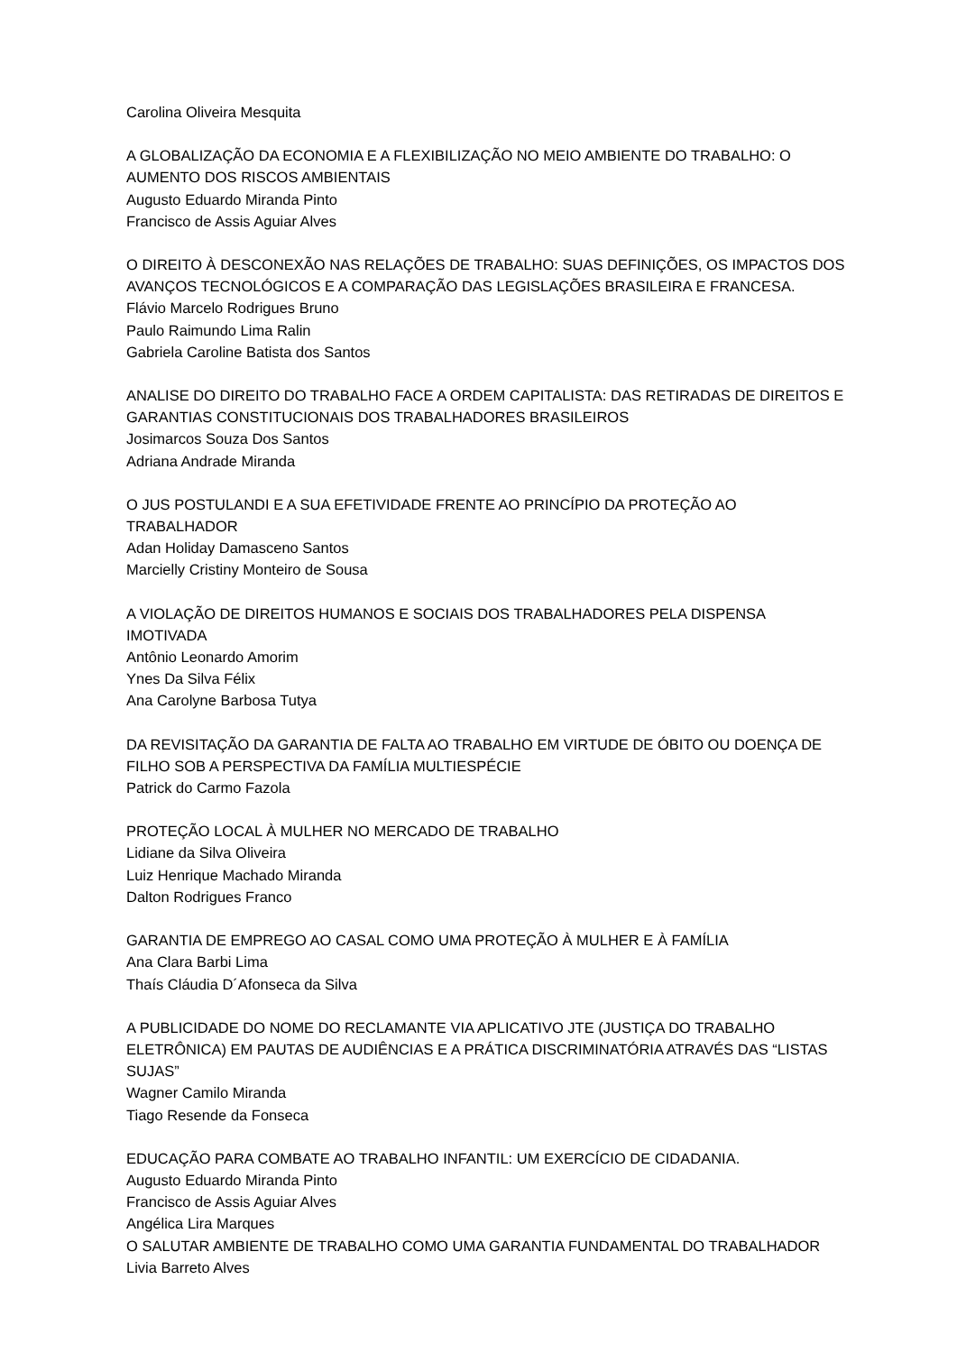Carolina Oliveira Mesquita
A GLOBALIZAÇÃO DA ECONOMIA E A FLEXIBILIZAÇÃO NO MEIO AMBIENTE DO TRABALHO: O AUMENTO DOS RISCOS AMBIENTAIS
Augusto Eduardo Miranda Pinto
Francisco de Assis Aguiar Alves
O DIREITO À DESCONEXÃO NAS RELAÇÕES DE TRABALHO: SUAS DEFINIÇÕES, OS IMPACTOS DOS AVANÇOS TECNOLÓGICOS E A COMPARAÇÃO DAS LEGISLAÇÕES BRASILEIRA E FRANCESA.
Flávio Marcelo Rodrigues Bruno
Paulo Raimundo Lima Ralin
Gabriela Caroline Batista dos Santos
ANALISE DO DIREITO DO TRABALHO FACE A ORDEM CAPITALISTA: DAS RETIRADAS DE DIREITOS E GARANTIAS CONSTITUCIONAIS DOS TRABALHADORES BRASILEIROS
Josimarcos Souza Dos Santos
Adriana Andrade Miranda
O JUS POSTULANDI E A SUA EFETIVIDADE FRENTE AO PRINCÍPIO DA PROTEÇÃO AO TRABALHADOR
Adan Holiday Damasceno Santos
Marcielly Cristiny Monteiro de Sousa
A VIOLAÇÃO DE DIREITOS HUMANOS E SOCIAIS DOS TRABALHADORES PELA DISPENSA IMOTIVADA
Antônio Leonardo Amorim
Ynes Da Silva Félix
Ana Carolyne Barbosa Tutya
DA REVISITAÇÃO DA GARANTIA DE FALTA AO TRABALHO EM VIRTUDE DE ÓBITO OU DOENÇA DE FILHO SOB A PERSPECTIVA DA FAMÍLIA MULTIESPÉCIE
Patrick do Carmo Fazola
PROTEÇÃO LOCAL À MULHER NO MERCADO DE TRABALHO
Lidiane da Silva Oliveira
Luiz Henrique Machado Miranda
Dalton Rodrigues Franco
GARANTIA DE EMPREGO AO CASAL COMO UMA PROTEÇÃO À MULHER E À FAMÍLIA
Ana Clara Barbi Lima
Thaís Cláudia D´Afonseca da Silva
A PUBLICIDADE DO NOME DO RECLAMANTE VIA APLICATIVO JTE (JUSTIÇA DO TRABALHO ELETRÔNICA) EM PAUTAS DE AUDIÊNCIAS E A PRÁTICA DISCRIMINATÓRIA ATRAVÉS DAS “LISTAS SUJAS”
Wagner Camilo Miranda
Tiago Resende da Fonseca
EDUCAÇÃO PARA COMBATE AO TRABALHO INFANTIL: UM EXERCÍCIO DE CIDADANIA.
Augusto Eduardo Miranda Pinto
Francisco de Assis Aguiar Alves
Angélica Lira Marques
O SALUTAR AMBIENTE DE TRABALHO COMO UMA GARANTIA FUNDAMENTAL DO TRABALHADOR
Livia Barreto Alves